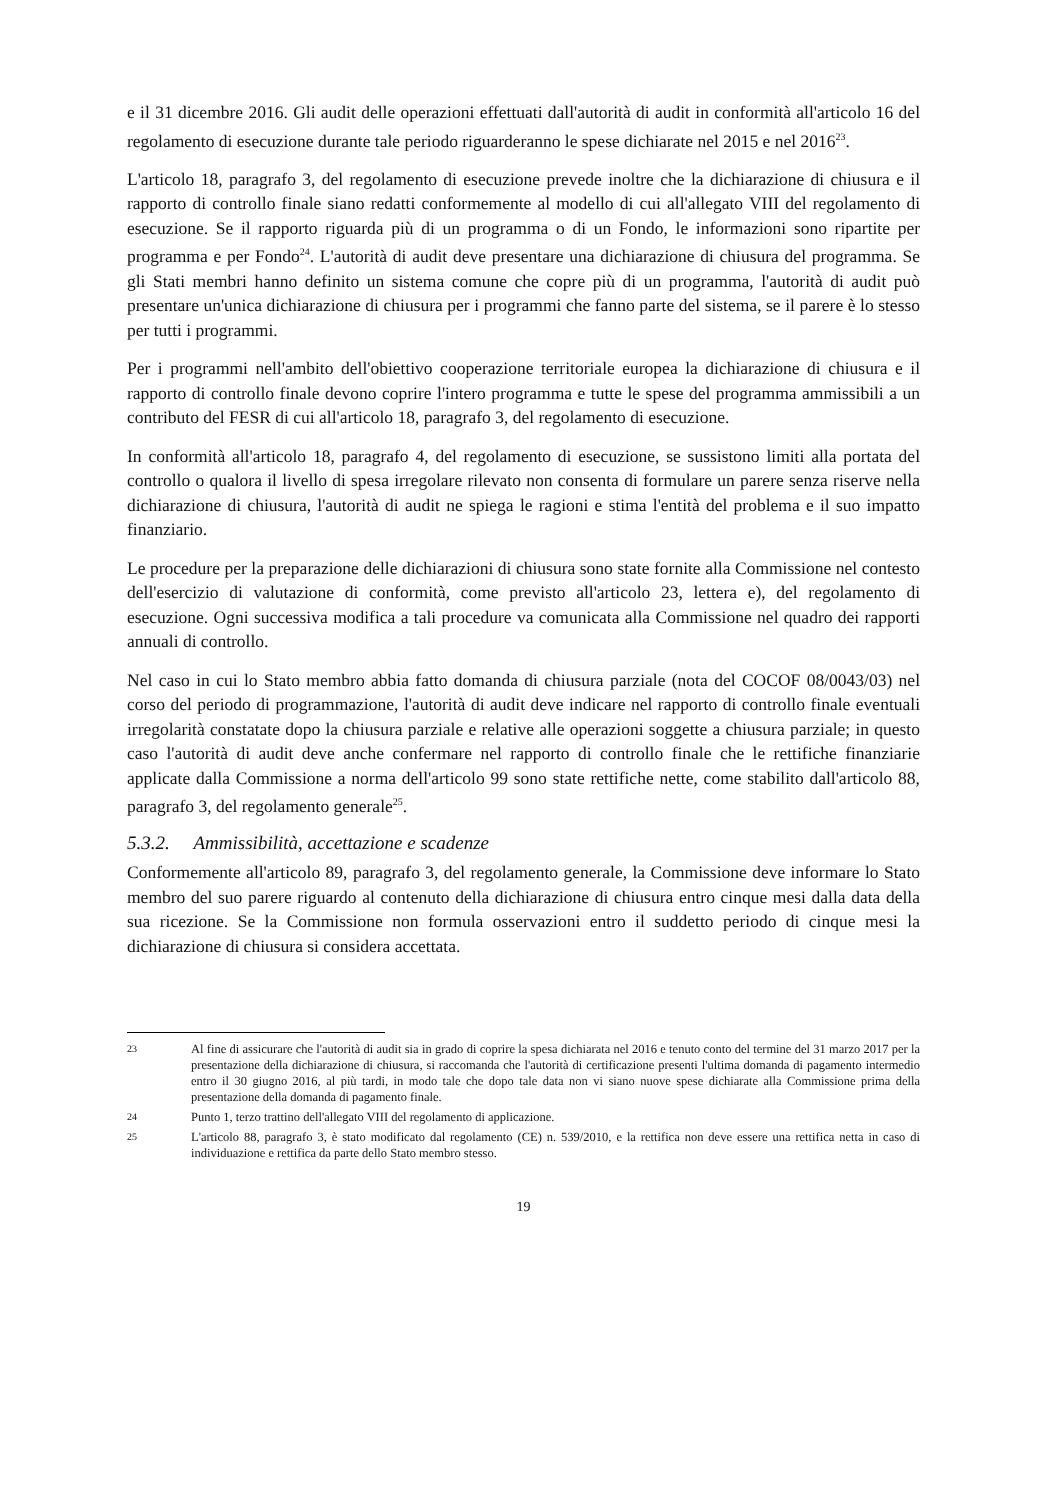e il 31 dicembre 2016. Gli audit delle operazioni effettuati dall'autorità di audit in conformità all'articolo 16 del regolamento di esecuzione durante tale periodo riguarderanno le spese dichiarate nel 2015 e nel 2016<sup>23</sup>.
L'articolo 18, paragrafo 3, del regolamento di esecuzione prevede inoltre che la dichiarazione di chiusura e il rapporto di controllo finale siano redatti conformemente al modello di cui all'allegato VIII del regolamento di esecuzione. Se il rapporto riguarda più di un programma o di un Fondo, le informazioni sono ripartite per programma e per Fondo<sup>24</sup>. L'autorità di audit deve presentare una dichiarazione di chiusura del programma. Se gli Stati membri hanno definito un sistema comune che copre più di un programma, l'autorità di audit può presentare un'unica dichiarazione di chiusura per i programmi che fanno parte del sistema, se il parere è lo stesso per tutti i programmi.
Per i programmi nell'ambito dell'obiettivo cooperazione territoriale europea la dichiarazione di chiusura e il rapporto di controllo finale devono coprire l'intero programma e tutte le spese del programma ammissibili a un contributo del FESR di cui all'articolo 18, paragrafo 3, del regolamento di esecuzione.
In conformità all'articolo 18, paragrafo 4, del regolamento di esecuzione, se sussistono limiti alla portata del controllo o qualora il livello di spesa irregolare rilevato non consenta di formulare un parere senza riserve nella dichiarazione di chiusura, l'autorità di audit ne spiega le ragioni e stima l'entità del problema e il suo impatto finanziario.
Le procedure per la preparazione delle dichiarazioni di chiusura sono state fornite alla Commissione nel contesto dell'esercizio di valutazione di conformità, come previsto all'articolo 23, lettera e), del regolamento di esecuzione. Ogni successiva modifica a tali procedure va comunicata alla Commissione nel quadro dei rapporti annuali di controllo.
Nel caso in cui lo Stato membro abbia fatto domanda di chiusura parziale (nota del COCOF 08/0043/03) nel corso del periodo di programmazione, l'autorità di audit deve indicare nel rapporto di controllo finale eventuali irregolarità constatate dopo la chiusura parziale e relative alle operazioni soggette a chiusura parziale; in questo caso l'autorità di audit deve anche confermare nel rapporto di controllo finale che le rettifiche finanziarie applicate dalla Commissione a norma dell'articolo 99 sono state rettifiche nette, come stabilito dall'articolo 88, paragrafo 3, del regolamento generale<sup>25</sup>.
5.3.2. Ammissibilità, accettazione e scadenze
Conformemente all'articolo 89, paragrafo 3, del regolamento generale, la Commissione deve informare lo Stato membro del suo parere riguardo al contenuto della dichiarazione di chiusura entro cinque mesi dalla data della sua ricezione. Se la Commissione non formula osservazioni entro il suddetto periodo di cinque mesi la dichiarazione di chiusura si considera accettata.
23 Al fine di assicurare che l'autorità di audit sia in grado di coprire la spesa dichiarata nel 2016 e tenuto conto del termine del 31 marzo 2017 per la presentazione della dichiarazione di chiusura, si raccomanda che l'autorità di certificazione presenti l'ultima domanda di pagamento intermedio entro il 30 giugno 2016, al più tardi, in modo tale che dopo tale data non vi siano nuove spese dichiarate alla Commissione prima della presentazione della domanda di pagamento finale.
24 Punto 1, terzo trattino dell'allegato VIII del regolamento di applicazione.
25 L'articolo 88, paragrafo 3, è stato modificato dal regolamento (CE) n. 539/2010, e la rettifica non deve essere una rettifica netta in caso di individuazione e rettifica da parte dello Stato membro stesso.
19